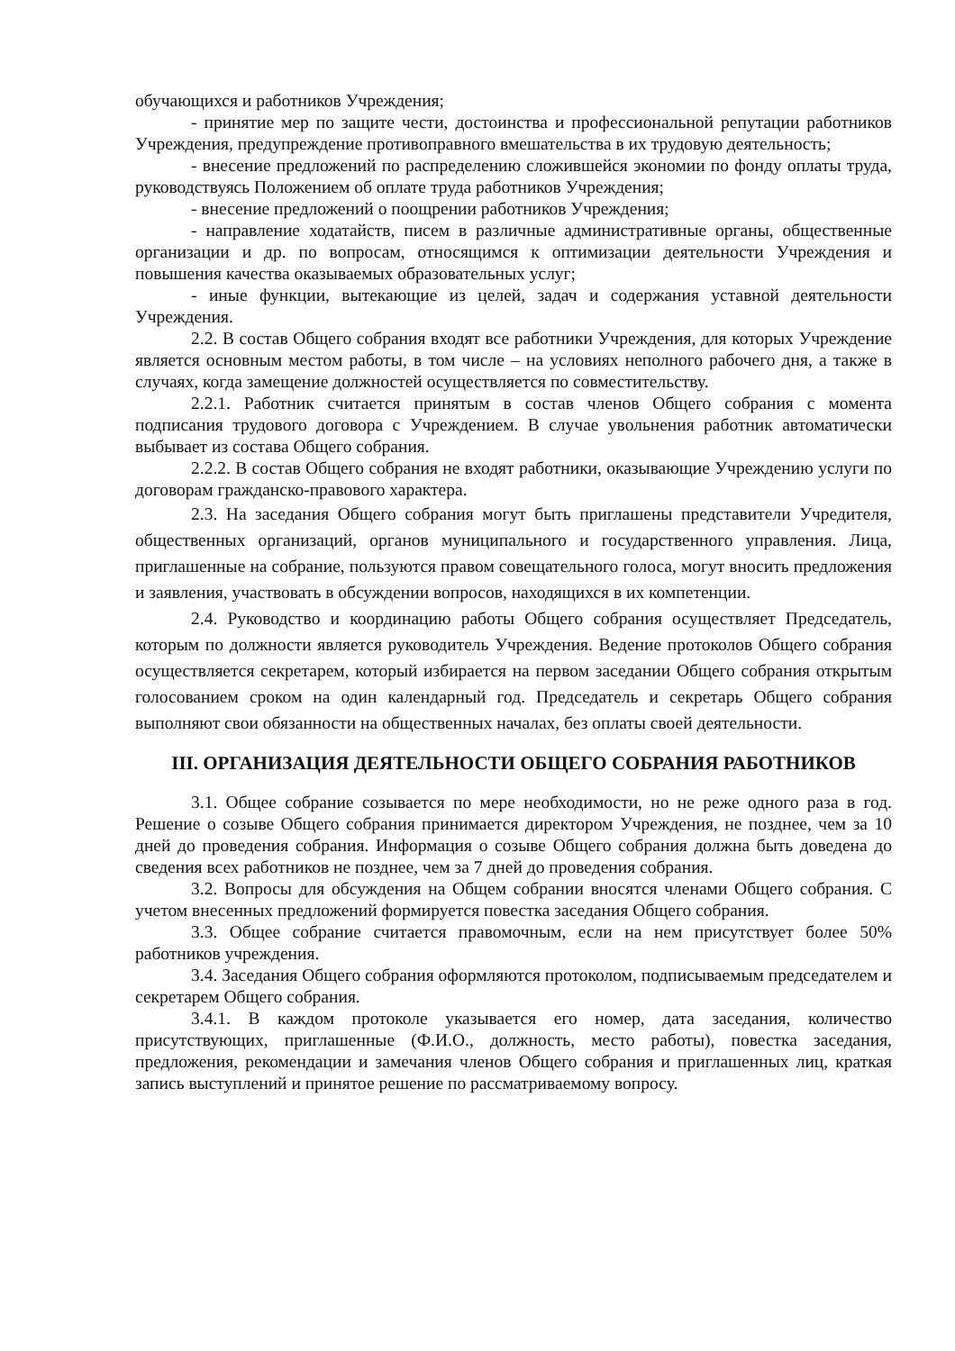обучающихся и работников Учреждения;
- принятие мер по защите чести, достоинства и профессиональной репутации работников Учреждения, предупреждение противоправного вмешательства в их трудовую деятельность;
- внесение предложений по распределению сложившейся экономии по фонду оплаты труда, руководствуясь Положением об оплате труда работников Учреждения;
- внесение предложений о поощрении работников Учреждения;
- направление ходатайств, писем в различные административные органы, общественные организации и др. по вопросам, относящимся к оптимизации деятельности Учреждения и повышения качества оказываемых образовательных услуг;
- иные функции, вытекающие из целей, задач и содержания уставной деятельности Учреждения.
2.2. В состав Общего собрания входят все работники Учреждения, для которых Учреждение является основным местом работы, в том числе – на условиях неполного рабочего дня, а также в случаях, когда замещение должностей осуществляется по совместительству.
2.2.1. Работник считается принятым в состав членов Общего собрания с момента подписания трудового договора с Учреждением. В случае увольнения работник автоматически выбывает из состава Общего собрания.
2.2.2. В состав Общего собрания не входят работники, оказывающие Учреждению услуги по договорам гражданско-правового характера.
2.3. На заседания Общего собрания могут быть приглашены представители Учредителя, общественных организаций, органов муниципального и государственного управления. Лица, приглашенные на собрание, пользуются правом совещательного голоса, могут вносить предложения и заявления, участвовать в обсуждении вопросов, находящихся в их компетенции.
2.4. Руководство и координацию работы Общего собрания осуществляет Председатель, которым по должности является руководитель Учреждения. Ведение протоколов Общего собрания осуществляется секретарем, который избирается на первом заседании Общего собрания открытым голосованием сроком на один календарный год. Председатель и секретарь Общего собрания выполняют свои обязанности на общественных началах, без оплаты своей деятельности.
III. ОРГАНИЗАЦИЯ ДЕЯТЕЛЬНОСТИ ОБЩЕГО СОБРАНИЯ РАБОТНИКОВ
3.1. Общее собрание созывается по мере необходимости, но не реже одного раза в год. Решение о созыве Общего собрания принимается директором Учреждения, не позднее, чем за 10 дней до проведения собрания. Информация о созыве Общего собрания должна быть доведена до сведения всех работников не позднее, чем за 7 дней до проведения собрания.
3.2. Вопросы для обсуждения на Общем собрании вносятся членами Общего собрания. С учетом внесенных предложений формируется повестка заседания Общего собрания.
3.3. Общее собрание считается правомочным, если на нем присутствует более 50% работников учреждения.
3.4. Заседания Общего собрания оформляются протоколом, подписываемым председателем и секретарем Общего собрания.
3.4.1. В каждом протоколе указывается его номер, дата заседания, количество присутствующих, приглашенные (Ф.И.О., должность, место работы), повестка заседания, предложения, рекомендации и замечания членов Общего собрания и приглашенных лиц, краткая запись выступлений и принятое решение по рассматриваемому вопросу.